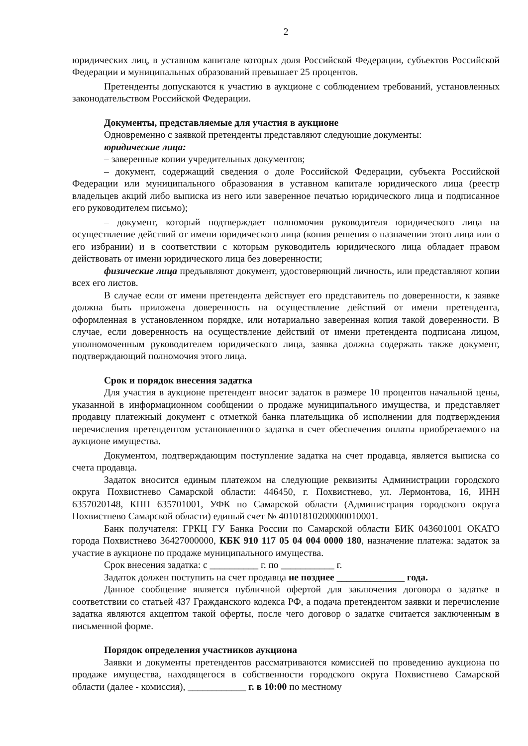2
юридических лиц, в уставном капитале которых доля Российской Федерации, субъектов Российской Федерации и муниципальных образований превышает 25 процентов.
Претенденты допускаются к участию в аукционе с соблюдением требований, установленных законодательством Российской Федерации.
Документы, представляемые для участия в аукционе
Одновременно с заявкой претенденты представляют следующие документы:
юридические лица:
– заверенные копии учредительных документов;
– документ, содержащий сведения о доле Российской Федерации, субъекта Российской Федерации или муниципального образования в уставном капитале юридического лица (реестр владельцев акций либо выписка из него или заверенное печатью юридического лица и подписанное его руководителем письмо);
– документ, который подтверждает полномочия руководителя юридического лица на осуществление действий от имени юридического лица (копия решения о назначении этого лица или о его избрании) и в соответствии с которым руководитель юридического лица обладает правом действовать от имени юридического лица без доверенности;
физические лица предъявляют документ, удостоверяющий личность, или представляют копии всех его листов.
В случае если от имени претендента действует его представитель по доверенности, к заявке должна быть приложена доверенность на осуществление действий от имени претендента, оформленная в установленном порядке, или нотариально заверенная копия такой доверенности. В случае, если доверенность на осуществление действий от имени претендента подписана лицом, уполномоченным руководителем юридического лица, заявка должна содержать также документ, подтверждающий полномочия этого лица.
Срок и порядок внесения задатка
Для участия в аукционе претендент вносит задаток в размере 10 процентов начальной цены, указанной в информационном сообщении о продаже муниципального имущества, и представляет продавцу платежный документ с отметкой банка плательщика об исполнении для подтверждения перечисления претендентом установленного задатка в счет обеспечения оплаты приобретаемого на аукционе имущества.
Документом, подтверждающим поступление задатка на счет продавца, является выписка со счета продавца.
Задаток вносится единым платежом на следующие реквизиты Администрации городского округа Похвистнево Самарской области: 446450, г. Похвистнево, ул. Лермонтова, 16, ИНН 6357020148, КПП 635701001, УФК по Самарской области (Администрация городского округа Похвистнево Самарской области) единый счет № 40101810200000010001.
Банк получателя: ГРКЦ ГУ Банка России по Самарской области БИК 043601001 ОКАТО города Похвистнево 36427000000, КБК 910 117 05 04 004 0000 180, назначение платежа: задаток за участие в аукционе по продаже муниципального имущества.
Срок внесения задатка: с __________ г. по ___________ г.
Задаток должен поступить на счет продавца не позднее ______________ года.
Данное сообщение является публичной офертой для заключения договора о задатке в соответствии со статьей 437 Гражданского кодекса РФ, а подача претендентом заявки и перечисление задатка являются акцептом такой оферты, после чего договор о задатке считается заключенным в письменной форме.
Порядок определения участников аукциона
Заявки и документы претендентов рассматриваются комиссией по проведению аукциона по продаже имущества, находящегося в собственности городского округа Похвистнево Самарской области (далее - комиссия), ____________ г. в 10:00 по местному